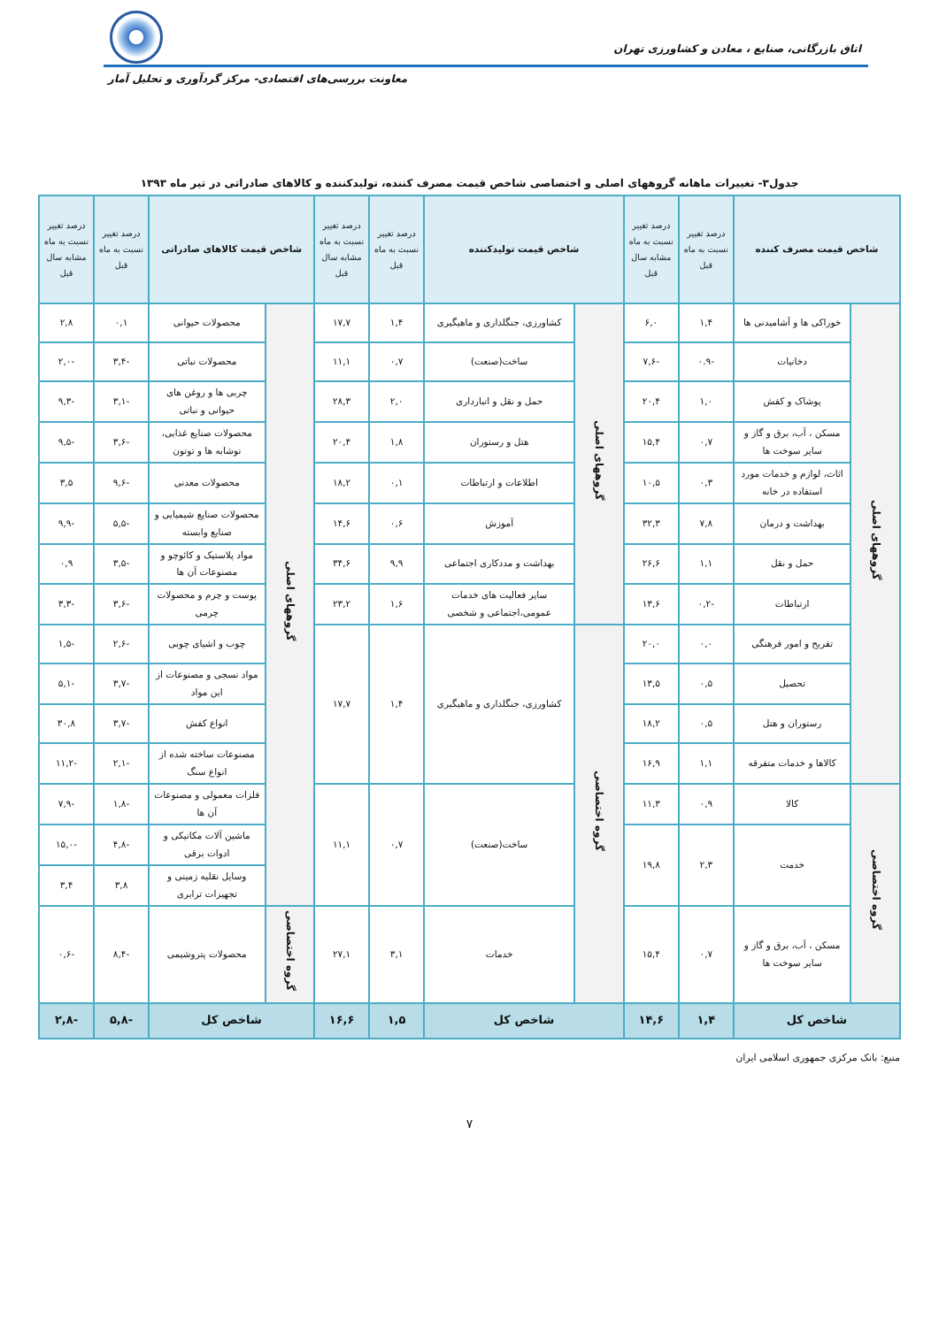اتاق بازرگانی، صنایع ، معادن و کشاورزی تهران
معاونت بررسی‌های اقتصادی- مرکز گردآوری و تحلیل آمار
جدول۳- تغییرات ماهانه گروههای اصلی و اختصاصی شاخص قیمت مصرف کننده، تولیدکننده و کالاهای صادراتی در تیر ماه ۱۳۹۳
| شاخص قیمت مصرف کننده | | درصد تغییر نسبت به ماه قبل | درصد تغییر نسبت به ماه مشابه سال قبل | شاخص قیمت تولیدکننده | | درصد تغییر نسبت به ماه قبل | درصد تغییر نسبت به ماه مشابه سال قبل | شاخص قیمت کالاهای صادراتی | | درصد تغییر نسبت به ماه قبل | درصد تغییر نسبت به ماه مشابه سال قبل |
| --- | --- | --- | --- | --- | --- | --- | --- | --- | --- | --- | --- |
| گروههای اصلی | خوراکی ها و آشامیدنی ها | ۱,۴ | ۶,۰ | گروههای اصلی | کشاورزی، جنگلداری و ماهیگیری | ۱,۴ | ۱۷,۷ | گروههای اصلی | محصولات حیوانی | ۰,۱ | ۲,۸ |
| | دخانیات | -۰.۹ | -۷,۶ | | ساخت(صنعت) | ۰,۷ | ۱۱,۱ | | محصولات نباتی | -۳,۴ | -۲,۰ |
| | پوشاک و کفش | ۱,۰ | ۲۰,۴ | | حمل و نقل و انبارداری | ۲,۰ | ۲۸,۳ | | چربی ها و روغن های حیوانی و نباتی | -۳,۱ | -۹,۳ |
| | مسکن ، آب، برق و گاز و سایر سوخت ها | ۰,۷ | ۱۵,۴ | | هتل و رستوران | ۱,۸ | ۲۰,۴ | | محصولات صنایع غذایی، نوشابه ها و توتون | -۳,۶ | -۹,۵ |
| | اثاث، لوازم و خدمات مورد استفاده در خانه | ۰,۳ | ۱۰,۵ | | اطلاعات و ارتباطات | ۰,۱ | ۱۸,۲ | | محصولات معدنی | -۹,۶ | ۳,۵ |
| | بهداشت و درمان | ۷,۸ | ۳۲,۳ | | آموزش | ۰,۶ | ۱۴,۶ | | محصولات صنایع شیمیایی و صنایع وابسته | -۵,۵ | -۹,۹ |
| | حمل و نقل | ۱,۱ | ۲۶,۶ | | بهداشت و مددکاری اجتماعی | ۹,۹ | ۳۴,۶ | | مواد پلاستیک و کائوچو و مصنوعات آن ها | -۳,۵ | ۰,۹ |
| | ارتباطات | -۰,۲ | ۱۳,۶ | | سایر فعالیت های خدمات عمومی،اجتماعی و شخصی | ۱,۶ | ۲۳,۲ | | پوست و چرم و محصولات چرمی | -۳,۶ | -۳,۳ |
| | تفریح و امور فرهنگی | ۰,۰ | ۲۰,۰ | گروه اختصاصی | کشاورزی، جنگلداری و ماهیگیری | ۱,۴ | ۱۷,۷ | | چوب و اشیای چوبی | -۲,۶ | -۱,۵ |
| | تحصیل | ۰,۵ | ۱۳,۵ | | | | | | مواد نسجی و مصنوعات از این مواد | -۳,۷ | -۵,۱ |
| | رستوران و هتل | ۰,۵ | ۱۸,۲ | | | | | | انواع کفش | -۳,۷ | ۳۰,۸ |
| | کالاها و خدمات متفرقه | ۱,۱ | ۱۶,۹ | | | | | | مصنوعات ساخته شده از انواع سنگ | -۲,۱ | -۱۱,۲ |
| گروه اختصاصی | کالا | ۰,۹ | ۱۱,۳ | | ساخت(صنعت) | ۰,۷ | ۱۱,۱ | | فلزات معمولی و مصنوعات آن ها | -۱,۸ | -۷,۹ |
| | خدمت | ۲,۳ | ۱۹,۸ | | | | | | ماشین آلات مکانیکی و ادوات برقی | -۴,۸ | -۱۵,۰ |
| | | | | | | | | | وسایل نقلیه زمینی و تجهیزات ترابری | ۳,۸ | ۳,۴ |
| | مسکن ، آب، برق و گاز و سایر سوخت ها | ۰,۷ | ۱۵,۴ | | خدمات | ۳,۱ | ۲۷,۱ | گروه اختصاصی | محصولات پتروشیمی | -۸,۴ | -۰,۶ |
| شاخص کل | | ۱,۴ | ۱۴,۶ | شاخص کل | | ۱,۵ | ۱۶,۶ | شاخص کل | | -۵,۸ | -۲,۸ |
منبع: بانک مرکزی جمهوری اسلامی ایران
۷